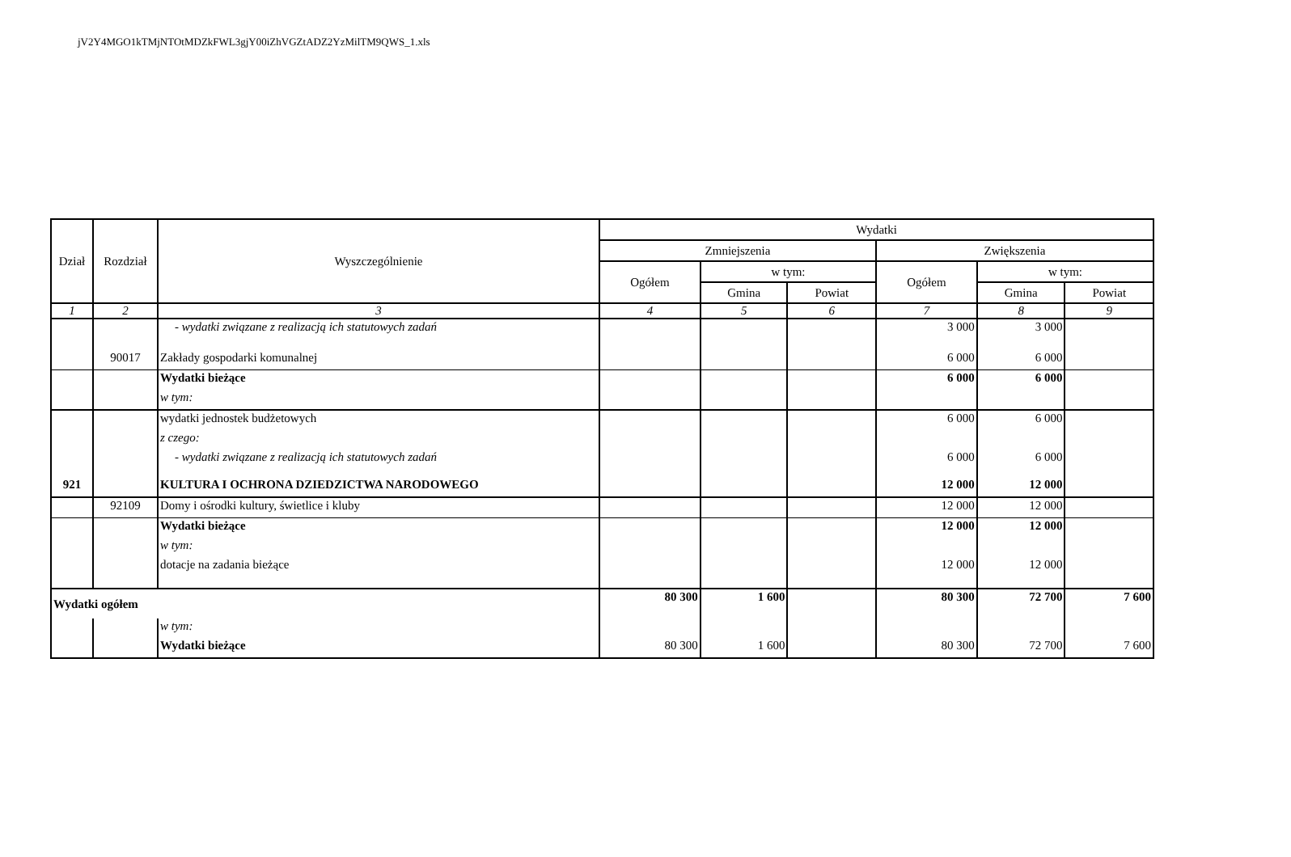jV2Y4MGO1kTMjNTOtMDZkFWL3gjY00iZhVGZtADZ2YzMilTM9QWS_1.xls
| Dział | Rozdział | Wyszczególnienie | Wydatki | | | | | |
| --- | --- | --- | --- | --- | --- | --- | --- | --- |
| | | | Zmniejszenia | | | Zwiększenia | | |
| | | | Ogółem | w tym: | | Ogółem | w tym: | |
| | | | | Gmina | Powiat | | Gmina | Powiat |
| 1 | 2 | 3 | 4 | 5 | 6 | 7 | 8 | 9 |
| | | - wydatki związane z realizacją ich statutowych zadań | | | | 3 000 | 3 000 | |
| | 90017 | Zakłady gospodarki komunalnej | | | | 6 000 | 6 000 | |
| | | Wydatki bieżące | | | | 6 000 | 6 000 | |
| | | w tym: | | | | | | |
| | | wydatki jednostek budżetowych | | | | 6 000 | 6 000 | |
| | | z czego: | | | | | | |
| | | - wydatki związane z realizacją ich statutowych zadań | | | | 6 000 | 6 000 | |
| 921 | | KULTURA I OCHRONA DZIEDZICTWA NARODOWEGO | | | | 12 000 | 12 000 | |
| | 92109 | Domy i ośrodki kultury, świetlice i kluby | | | | 12 000 | 12 000 | |
| | | Wydatki bieżące | | | | 12 000 | 12 000 | |
| | | w tym: | | | | | | |
| | | dotacje na zadania bieżące | | | | 12 000 | 12 000 | |
| Wydatki ogółem | | | 80 300 | 1 600 | | 80 300 | 72 700 | 7 600 |
| | | w tym: | | | | | | |
| | | Wydatki bieżące | 80 300 | 1 600 | | 80 300 | 72 700 | 7 600 |